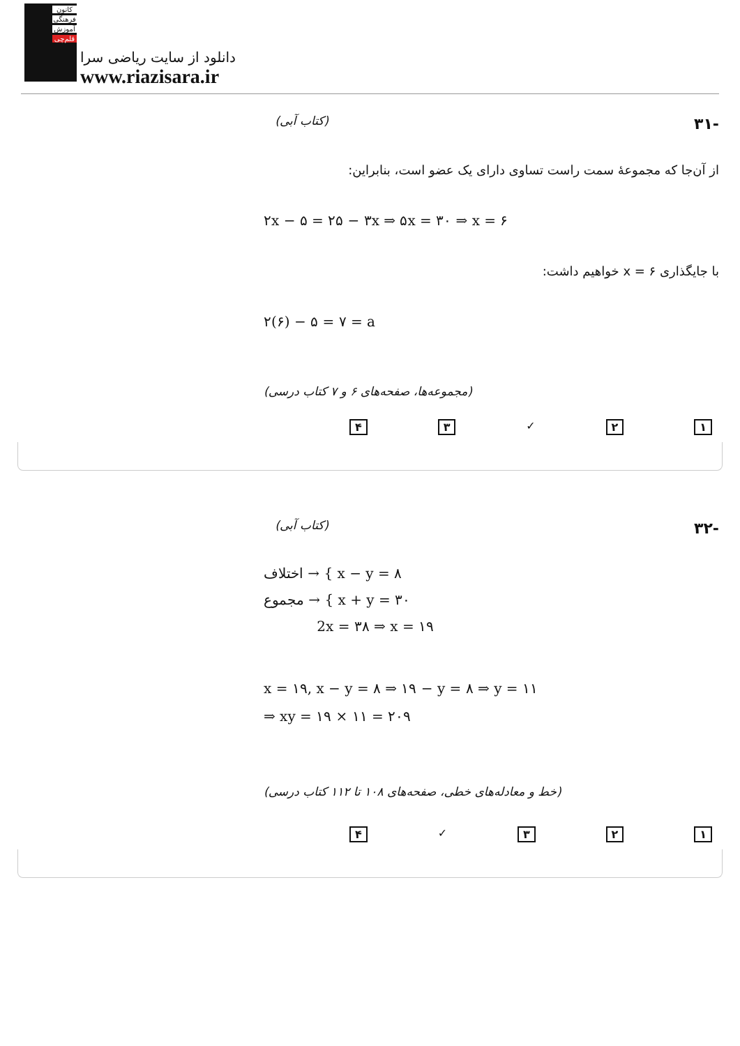کانون
فرهنگی
آموزش
قلم‌چی
دانلود از سایت ریاضی سرا
www.riazisara.ir
-۳۱
(کتاب آبی)
از آن‌جا که مجموعهٔ سمت راست تساوی دارای یک عضو است، بنابراین:
۲x − ۵ = ۲۵ − ۳x ⇒ ۵x = ۳۰ ⇒ x = ۶
با جایگذاری x = ۶ خواهیم داشت:
۲(۶) − ۵ = ۷ = a
(مجموعه‌ها، صفحه‌های ۶ و ۷ کتاب درسی)
۱ ۲ ✓ ۳ ۴
-۳۲
(کتاب آبی)
اختلاف → { x − y = ۸
مجموع → { x + y = ۳۰
2x = ۳۸ ⇒ x = ۱۹
x = ۱۹, x − y = ۸ ⇒ ۱۹ − y = ۸ ⇒ y = ۱۱
⇒ xy = ۱۹ × ۱۱ = ۲۰۹
(خط و معادله‌های خطی، صفحه‌های ۱۰۸ تا ۱۱۲ کتاب درسی)
۱ ۲ ۳ ✓ ۴